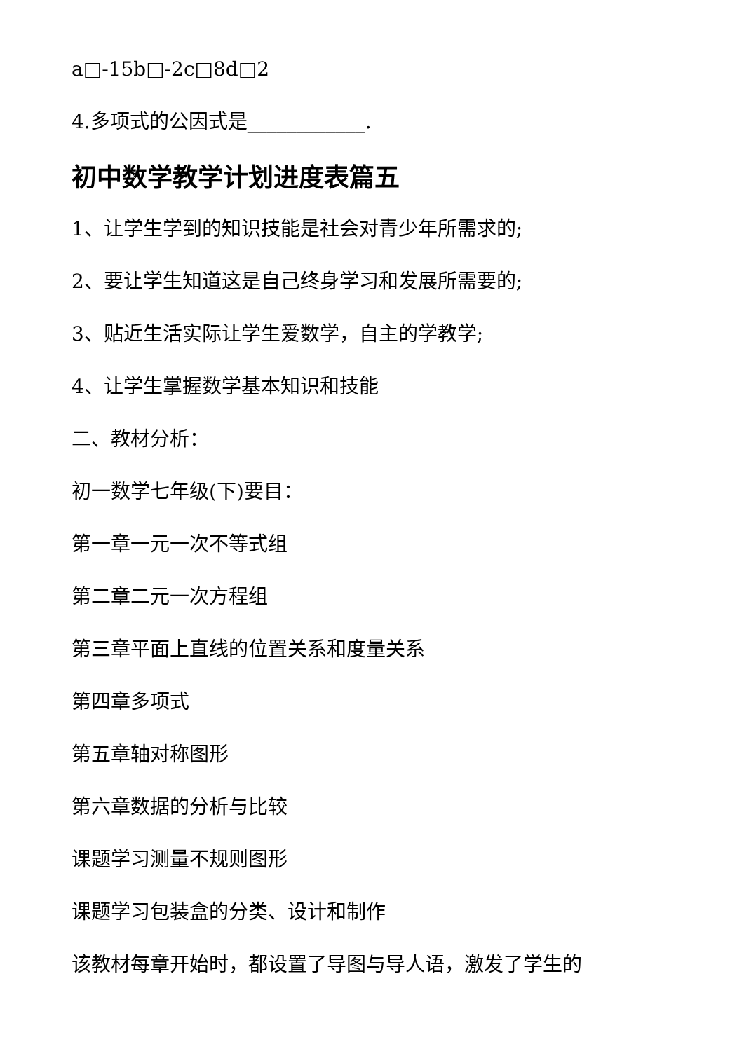a□-15b□-2c□8d□2
4.多项式的公因式是____________.
初中数学教学计划进度表篇五
1、让学生学到的知识技能是社会对青少年所需求的;
2、要让学生知道这是自己终身学习和发展所需要的;
3、贴近生活实际让学生爱数学，自主的学教学;
4、让学生掌握数学基本知识和技能
二、教材分析：
初一数学七年级(下)要目：
第一章一元一次不等式组
第二章二元一次方程组
第三章平面上直线的位置关系和度量关系
第四章多项式
第五章轴对称图形
第六章数据的分析与比较
课题学习测量不规则图形
课题学习包装盒的分类、设计和制作
该教材每章开始时，都设置了导图与导人语，激发了学生的